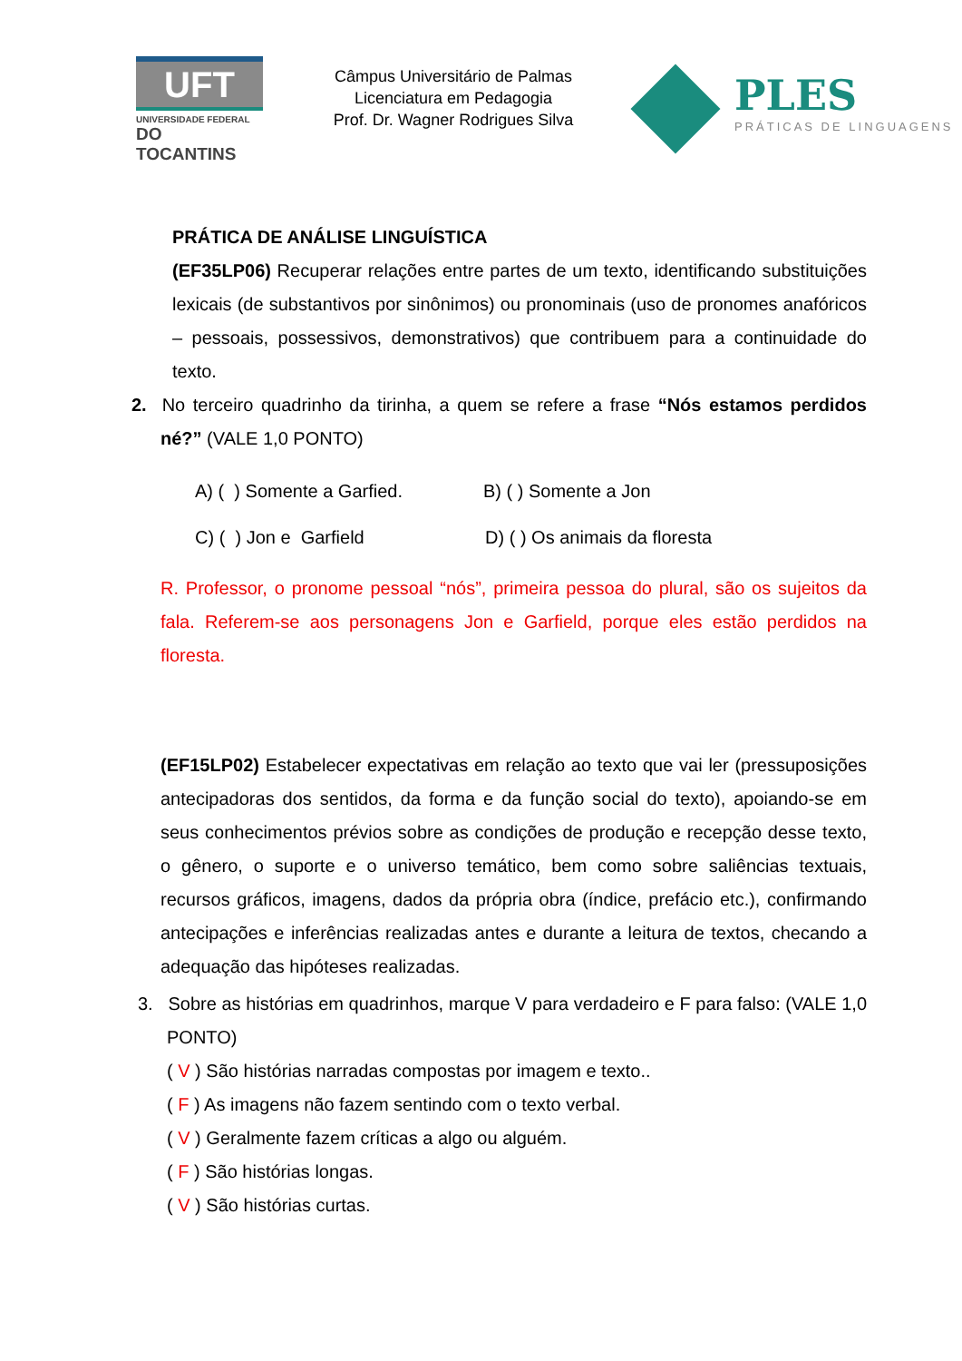UFT
UNIVERSIDADE FEDERAL
DO TOCANTINS
Câmpus Universitário de Palmas
Licenciatura em Pedagogia
Prof. Dr. Wagner Rodrigues Silva
PLES
PRÁTICAS DE LINGUAGENS
PRÁTICA DE ANÁLISE LINGUÍSTICA
(EF35LP06) Recuperar relações entre partes de um texto, identificando substituições lexicais (de substantivos por sinônimos) ou pronominais (uso de pronomes anafóricos – pessoais, possessivos, demonstrativos) que contribuem para a continuidade do texto.
2. No terceiro quadrinho da tirinha, a quem se refere a frase “Nós estamos perdidos né?” (VALE 1,0 PONTO)
A) ( ) Somente a Garfied. B) ( ) Somente a Jon
C) ( ) Jon e Garfield D) ( ) Os animais da floresta
R. Professor, o pronome pessoal “nós”, primeira pessoa do plural, são os sujeitos da fala. Referem-se aos personagens Jon e Garfield, porque eles estão perdidos na floresta.
(EF15LP02) Estabelecer expectativas em relação ao texto que vai ler (pressuposições antecipadoras dos sentidos, da forma e da função social do texto), apoiando-se em seus conhecimentos prévios sobre as condições de produção e recepção desse texto, o gênero, o suporte e o universo temático, bem como sobre saliências textuais, recursos gráficos, imagens, dados da própria obra (índice, prefácio etc.), confirmando antecipações e inferências realizadas antes e durante a leitura de textos, checando a adequação das hipóteses realizadas.
3. Sobre as histórias em quadrinhos, marque V para verdadeiro e F para falso: (VALE 1,0 PONTO)
( V ) São histórias narradas compostas por imagem e texto..
( F ) As imagens não fazem sentindo com o texto verbal.
( V ) Geralmente fazem críticas a algo ou alguém.
( F ) São histórias longas.
( V ) São histórias curtas.